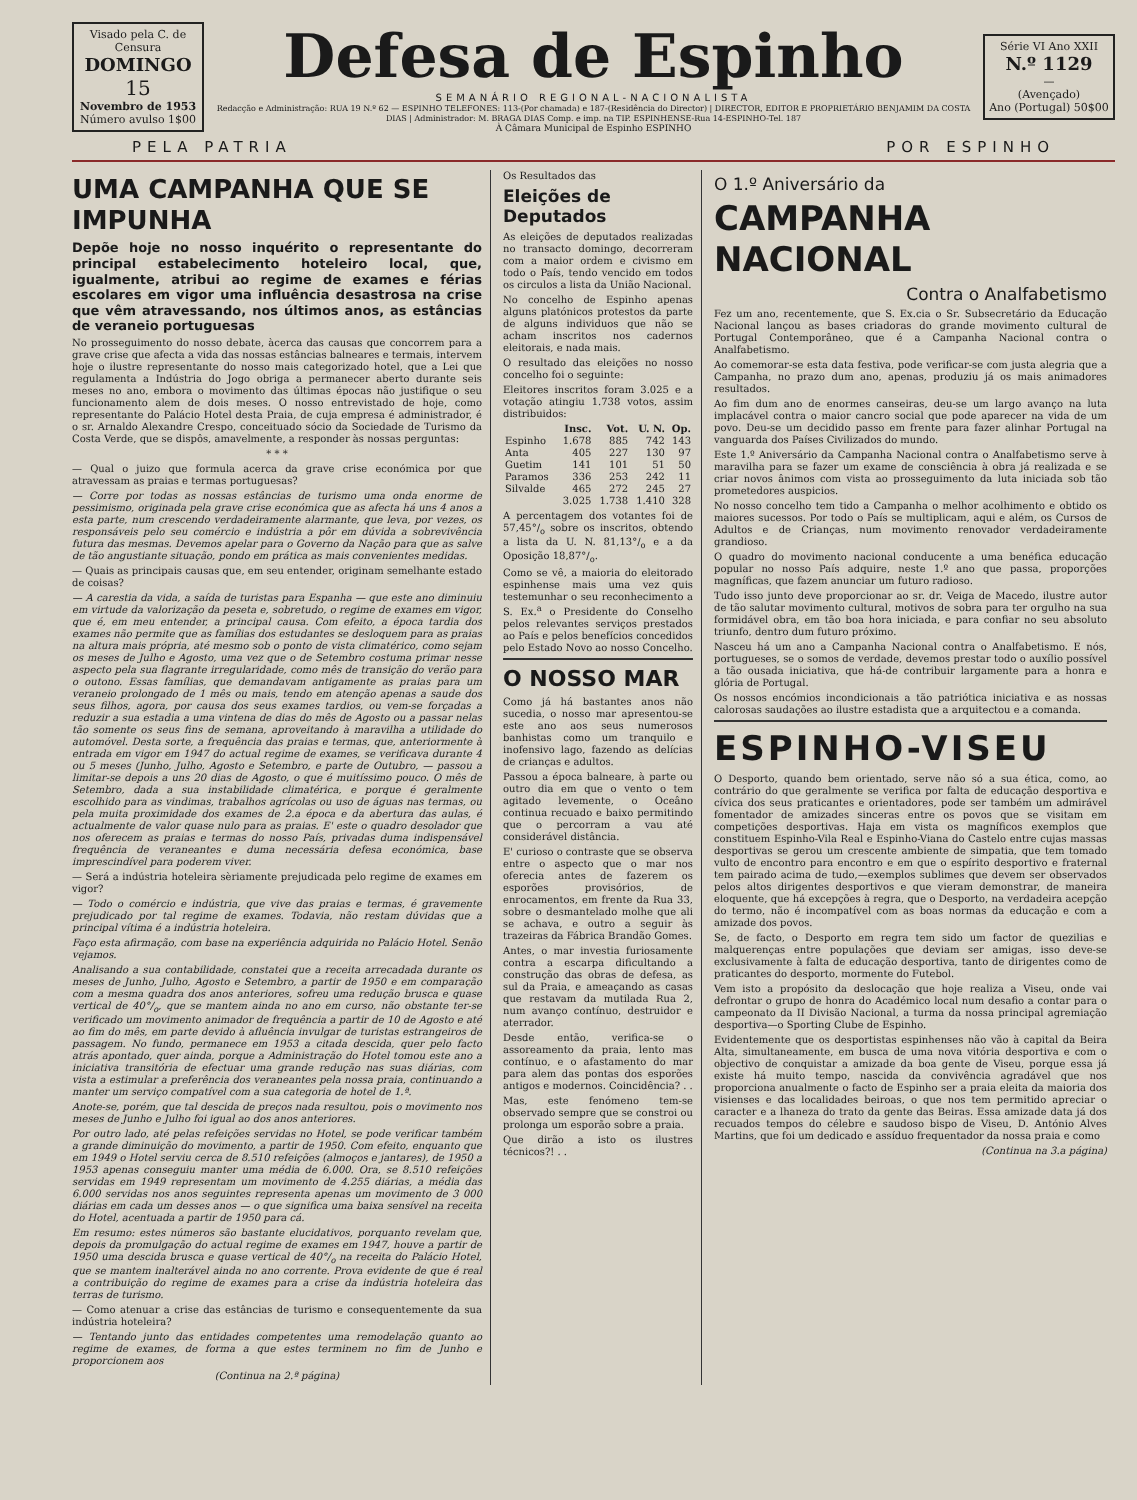Visado pela C. de Censura
DOMINGO
15
Novembro de 1953
Número avulso 1$00
Defesa de Espinho
SEMANÁRIO REGIONAL-NACIONALISTA
Redacção e Administração: RUA 19 N.º 62 — ESPINHO TELEFONES: 113-(Por chamada) e 187-(Residência do Director) | DIRECTOR, EDITOR E PROPRIETÁRIO BENJAMIM DA COSTA DIAS | Administrador: M. BRAGA DIAS Comp. e imp. na TIP. ESPINHENSE-Rua 14-ESPINHO-Tel. 187
À Câmara Municipal de Espinho ESPINHO
Série VI Ano XXII
N.º 1129
—
(Avençado)
Ano (Portugal) 50$00
PELA PATRIA POR ESPINHO
UMA CAMPANHA QUE SE IMPUNHA
Depõe hoje no nosso inquérito o representante do principal estabelecimento hoteleiro local, que, igualmente, atribui ao regime de exames e férias escolares em vigor uma influência desastrosa na crise que vêm atravessando, nos últimos anos, as estâncias de veraneio portuguesas
No prosseguimento do nosso debate, àcerca das causas que concorrem para a grave crise que afecta a vida das nossas estâncias balneares e termais, intervem hoje o ilustre representante do nosso mais categorizado hotel, que a Lei que regulamenta a Indústria do Jogo obriga a permanecer aberto durante seis meses no ano, embora o movimento das últimas épocas não justifique o seu funcionamento alem de dois meses. O nosso entrevistado de hoje, como representante do Palácio Hotel desta Praia, de cuja empresa é administrador, é o sr. Arnaldo Alexandre Crespo, conceituado sócio da Sociedade de Turismo da Costa Verde, que se dispôs, amavelmente, a responder às nossas perguntas:
* * *
— Qual o juizo que formula acerca da grave crise económica por que atravessam as praias e termas portuguesas?
— Corre por todas as nossas estâncias de turismo uma onda enorme de pessimismo, originada pela grave crise económica que as afecta há uns 4 anos a esta parte, num crescendo verdadeiramente alarmante, que leva, por vezes, os responsáveis pelo seu comércio e indústria a pôr em dúvida a sobrevivência futura das mesmas. Devemos apelar para o Governo da Nação para que as salve de tão angustiante situação, pondo em prática as mais convenientes medidas.
— Quais as principais causas que, em seu entender, originam semelhante estado de coisas?
— A carestia da vida, a saída de turistas para Espanha — que este ano diminuiu em virtude da valorização da peseta e, sobretudo, o regime de exames em vigor, que é, em meu entender, a principal causa. Com efeito, a época tardia dos exames não permite que as famílias dos estudantes se desloquem para as praias na altura mais própria, até mesmo sob o ponto de vista climatérico, como sejam os meses de Julho e Agosto, uma vez que o de Setembro costuma primar nesse aspecto pela sua flagrante irregularidade, como mês de transição do verão para o outono. Essas famílias, que demandavam antigamente as praias para um veraneio prolongado de 1 mês ou mais, tendo em atenção apenas a saude dos seus filhos, agora, por causa dos seus exames tardios, ou vem-se forçadas a reduzir a sua estadia a uma vintena de dias do mês de Agosto ou a passar nelas tão somente os seus fins de semana, aproveitando à maravilha a utilidade do automóvel. Desta sorte, a frequência das praias e termas, que, anteriormente à entrada em vigor em 1947 do actual regime de exames, se verificava durante 4 ou 5 meses (Junho, Julho, Agosto e Setembro, e parte de Outubro, — passou a limitar-se depois a uns 20 dias de Agosto, o que é muitíssimo pouco. O mês de Setembro, dada a sua instabilidade climatérica, e porque é geralmente escolhido para as vindimas, trabalhos agrícolas ou uso de águas nas termas, ou pela muita proximidade dos exames de 2.a época e da abertura das aulas, é actualmente de valor quase nulo para as praias. E' este o quadro desolador que nos oferecem as praias e termas do nosso País, privadas duma indispensável frequência de veraneantes e duma necessária defesa económica, base imprescindível para poderem viver.
— Será a indústria hoteleira sèriamente prejudicada pelo regime de exames em vigor?
— Todo o comércio e indústria, que vive das praias e termas, é gravemente prejudicado por tal regime de exames. Todavia, não restam dúvidas que a principal vítima é a indústria hoteleira.
Faço esta afirmação, com base na experiência adquirida no Palácio Hotel. Senão vejamos.
Analisando a sua contabilidade, constatei que a receita arrecadada durante os meses de Junho, Julho, Agosto e Setembro, a partir de 1950 e em comparação com a mesma quadra dos anos anteriores, sofreu uma redução brusca e quase vertical de 40°/<sub>o</sub>, que se mantem ainda no ano em curso, não obstante ter-se verificado um movimento animador de frequência a partir de 10 de Agosto e até ao fim do mês, em parte devido à afluência invulgar de turistas estrangeiros de passagem. No fundo, permanece em 1953 a citada descida, quer pelo facto atrás apontado, quer ainda, porque a Administração do Hotel tomou este ano a iniciativa transitória de efectuar uma grande redução nas suas diárias, com vista a estimular a preferência dos veraneantes pela nossa praia, continuando a manter um serviço compatível com a sua categoria de hotel de 1.ª.
Anote-se, porém, que tal descida de preços nada resultou, pois o movimento nos meses de Junho e Julho foi igual ao dos anos anteriores.
Por outro lado, até pelas refeições servidas no Hotel, se pode verificar também a grande diminuição do movimento, a partir de 1950. Com efeito, enquanto que em 1949 o Hotel serviu cerca de 8.510 refeições (almoços e jantares), de 1950 a 1953 apenas conseguiu manter uma média de 6.000. Ora, se 8.510 refeições servidas em 1949 representam um movimento de 4.255 diárias, a média das 6.000 servidas nos anos seguintes representa apenas um movimento de 3 000 diárias em cada um desses anos — o que significa uma baixa sensível na receita do Hotel, acentuada a partir de 1950 para cá.
Em resumo: estes números são bastante elucidativos, porquanto revelam que, depois da promulgação do actual regime de exames em 1947, houve a partir de 1950 uma descida brusca e quase vertical de 40°/<sub>o</sub> na receita do Palácio Hotel, que se mantem inalterável ainda no ano corrente. Prova evidente de que é real a contribuição do regime de exames para a crise da indústria hoteleira das terras de turismo.
— Como atenuar a crise das estâncias de turismo e consequentemente da sua indústria hoteleira?
— Tentando junto das entidades competentes uma remodelação quanto ao regime de exames, de forma a que estes terminem no fim de Junho e proporcionem aos
(Continua na 2.ª página)
Os Resultados das
Eleições de Deputados
As eleições de deputados realizadas no transacto domingo, decorreram com a maior ordem e civismo em todo o País, tendo vencido em todos os circulos a lista da União Nacional.
No concelho de Espinho apenas alguns platónicos protestos da parte de alguns individuos que não se acham inscritos nos cadernos eleitorais, e nada mais.
O resultado das eleições no nosso concelho foi o seguinte:
Eleitores inscritos foram 3.025 e a votação atingiu 1.738 votos, assim distribuidos:
| | Insc. | Vot. | U. N. | Op. |
| --- | --- | --- | --- | --- |
| Espinho | 1.678 | 885 | 742 | 143 |
| Anta | 405 | 227 | 130 | 97 |
| Guetim | 141 | 101 | 51 | 50 |
| Paramos | 336 | 253 | 242 | 11 |
| Silvalde | 465 | 272 | 245 | 27 |
| | 3.025 | 1.738 | 1.410 | 328 |
A percentagem dos votantes foi de 57,45°/<sub>o</sub> sobre os inscritos, obtendo a lista da U. N. 81,13°/<sub>o</sub> e a da Oposição 18,87°/<sub>o</sub>.
Como se vê, a maioria do eleitorado espinhense mais uma vez quis testemunhar o seu reconhecimento a S. Ex.<sup>a</sup> o Presidente do Conselho pelos relevantes serviços prestados ao País e pelos benefícios concedidos pelo Estado Novo ao nosso Concelho.
O NOSSO MAR
Como já há bastantes anos não sucedia, o nosso mar apresentou-se este ano aos seus numerosos banhistas como um tranquilo e inofensivo lago, fazendo as delícias de crianças e adultos.
Passou a época balneare, à parte ou outro dia em que o vento o tem agitado levemente, o Oceâno continua recuado e baixo permitindo que o percorram a vau até considerável distância.
E' curioso o contraste que se observa entre o aspecto que o mar nos oferecia antes de fazerem os esporões provisórios, de enrocamentos, em frente da Rua 33, sobre o desmantelado molhe que ali se achava, e outro a seguir às trazeiras da Fábrica Brandão Gomes.
Antes, o mar investia furiosamente contra a escarpa dificultando a construção das obras de defesa, as sul da Praia, e ameaçando as casas que restavam da mutilada Rua 2, num avanço contínuo, destruidor e aterrador.
Desde então, verifica-se o assoreamento da praia, lento mas contínuo, e o afastamento do mar para alem das pontas dos esporões antigos e modernos. Coincidência? . .
Mas, este fenómeno tem-se observado sempre que se constroi ou prolonga um esporão sobre a praia.
Que dirão a isto os ilustres técnicos?! . .
O 1.º Aniversário da
CAMPANHA NACIONAL
Contra o Analfabetismo
Fez um ano, recentemente, que S. Ex.cia o Sr. Subsecretário da Educação Nacional lançou as bases criadoras do grande movimento cultural de Portugal Contemporâneo, que é a Campanha Nacional contra o Analfabetismo.
Ao comemorar-se esta data festiva, pode verificar-se com justa alegria que a Campanha, no prazo dum ano, apenas, produziu já os mais animadores resultados.
Ao fim dum ano de enormes canseiras, deu-se um largo avanço na luta implacável contra o maior cancro social que pode aparecer na vida de um povo. Deu-se um decidido passo em frente para fazer alinhar Portugal na vanguarda dos Países Civilizados do mundo.
Este 1.º Aniversário da Campanha Nacional contra o Analfabetismo serve à maravilha para se fazer um exame de consciência à obra já realizada e se criar novos ânimos com vista ao prosseguimento da luta iniciada sob tão prometedores auspicios.
No nosso concelho tem tido a Campanha o melhor acolhimento e obtido os maiores sucessos. Por todo o País se multiplicam, aqui e além, os Cursos de Adultos e de Crianças, num movimento renovador verdadeiramente grandioso.
O quadro do movimento nacional conducente a uma benéfica educação popular no nosso País adquire, neste 1.º ano que passa, proporções magníficas, que fazem anunciar um futuro radioso.
Tudo isso junto deve proporcionar ao sr. dr. Veiga de Macedo, ilustre autor de tão salutar movimento cultural, motivos de sobra para ter orgulho na sua formidável obra, em tão boa hora iniciada, e para confiar no seu absoluto triunfo, dentro dum futuro próximo.
Nasceu há um ano a Campanha Nacional contra o Analfabetismo. E nós, portugueses, se o somos de verdade, devemos prestar todo o auxílio possível a tão ousada iniciativa, que há-de contribuir largamente para a honra e glória de Portugal.
Os nossos encómios incondicionais a tão patriótica iniciativa e as nossas calorosas saudações ao ilustre estadista que a arquitectou e a comanda.
ESPINHO-VISEU
O Desporto, quando bem orientado, serve não só a sua ética, como, ao contrário do que geralmente se verifica por falta de educação desportiva e cívica dos seus praticantes e orientadores, pode ser também um admirável fomentador de amizades sinceras entre os povos que se visitam em competições desportivas. Haja em vista os magníficos exemplos que constituem Espinho-Vila Real e Espinho-Viana do Castelo entre cujas massas desportivas se gerou um crescente ambiente de simpatia, que tem tomado vulto de encontro para encontro e em que o espírito desportivo e fraternal tem pairado acima de tudo,—exemplos sublimes que devem ser observados pelos altos dirigentes desportivos e que vieram demonstrar, de maneira eloquente, que há excepções à regra, que o Desporto, na verdadeira acepção do termo, não é incompatível com as boas normas da educação e com a amizade dos povos.
Se, de facto, o Desporto em regra tem sido um factor de quezilias e malquerenças entre populações que deviam ser amigas, isso deve-se exclusivamente à falta de educação desportiva, tanto de dirigentes como de praticantes do desporto, mormente do Futebol.
Vem isto a propósito da deslocação que hoje realiza a Viseu, onde vai defrontar o grupo de honra do Académico local num desafio a contar para o campeonato da II Divisão Nacional, a turma da nossa principal agremiação desportiva—o Sporting Clube de Espinho.
Evidentemente que os desportistas espinhenses não vão à capital da Beira Alta, simultaneamente, em busca de uma nova vitória desportiva e com o objectivo de conquistar a amizade da boa gente de Viseu, porque essa já existe há muito tempo, nascida da convivência agradável que nos proporciona anualmente o facto de Espinho ser a praia eleita da maioria dos visienses e das localidades beiroas, o que nos tem permitido apreciar o caracter e a lhaneza do trato da gente das Beiras. Essa amizade data já dos recuados tempos do célebre e saudoso bispo de Viseu, D. António Alves Martins, que foi um dedicado e assíduo frequentador da nossa praia e como
(Continua na 3.a página)